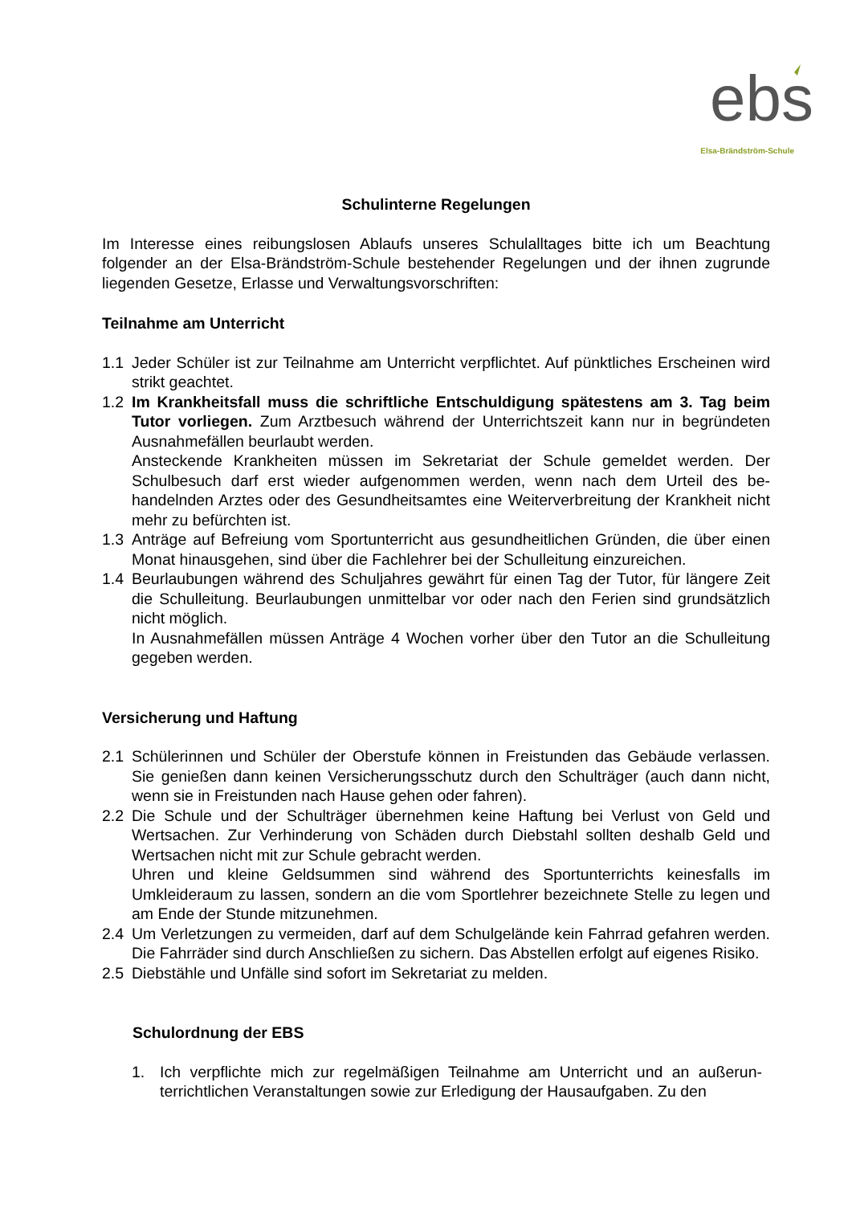ebs
Elsa-Brändström-Schule
Schulinterne Regelungen
Im Interesse eines reibungslosen Ablaufs unseres Schulalltages bitte ich um Beachtung folgender an der Elsa-Brändström-Schule bestehender Regelungen und der ihnen zu­grunde liegenden Gesetze, Erlasse und Verwaltungsvorschriften:
Teilnahme am Unterricht
1.1 Jeder Schüler ist zur Teilnahme am Unterricht verpflichtet. Auf pünktliches Erschei­nen wird strikt geachtet.
1.2 Im Krankheitsfall muss die schriftliche Entschuldigung spätestens am 3. Tag beim Tutor vorliegen. Zum Arztbesuch während der Unterrichtszeit kann nur in begründeten Ausnahmefällen beurlaubt werden.
Ansteckende Krankheiten müssen im Sekretariat der Schule gemeldet werden. Der Schulbesuch darf erst wieder aufgenommen werden, wenn nach dem Urteil des be­handelnden Arztes oder des Gesundheitsamtes eine Weiterverbreitung der Krank­heit nicht mehr zu befürchten ist.
1.3 Anträge auf Befreiung vom Sportunterricht aus gesundheitlichen Gründen, die über einen Monat hinausgehen, sind über die Fachlehrer bei der Schulleitung einzu­reichen.
1.4 Beurlaubungen während des Schuljahres gewährt für einen Tag der Tutor, für län­gere Zeit die Schulleitung. Beurlaubungen unmittelbar vor oder nach den Ferien sind grundsätzlich nicht möglich.
In Ausnahmefällen müssen Anträge 4 Wochen vorher über den Tutor an die Schul­leitung gegeben werden.
Versicherung und Haftung
2.1 Schülerinnen und Schüler der Oberstufe können in Freistunden das Gebäude ver­lassen. Sie genießen dann keinen Versicherungsschutz durch den Schulträger (auch dann nicht, wenn sie in Freistunden nach Hause gehen oder fahren).
2.2 Die Schule und der Schulträger übernehmen keine Haftung bei Verlust von Geld und Wertsachen. Zur Verhinderung von Schäden durch Diebstahl sollten deshalb Geld und Wertsachen nicht mit zur Schule gebracht werden.
Uhren und kleine Geldsummen sind während des Sportunterrichts keinesfalls im Umkleideraum zu lassen, sondern an die vom Sportlehrer bezeichnete Stelle zu le­gen und am Ende der Stunde mitzunehmen.
2.4 Um Verletzungen zu vermeiden, darf auf dem Schulgelände kein Fahrrad gefahren werden. Die Fahrräder sind durch Anschließen zu sichern. Das Abstellen erfolgt auf eigenes Risiko.
2.5 Diebstähle und Unfälle sind sofort im Sekretariat zu melden.
Schulordnung der EBS
1. Ich verpflichte mich zur regelmäßigen Teilnahme am Unterricht und an außerun­terrichtlichen Veranstaltungen sowie zur Erledigung der Hausaufgaben. Zu den